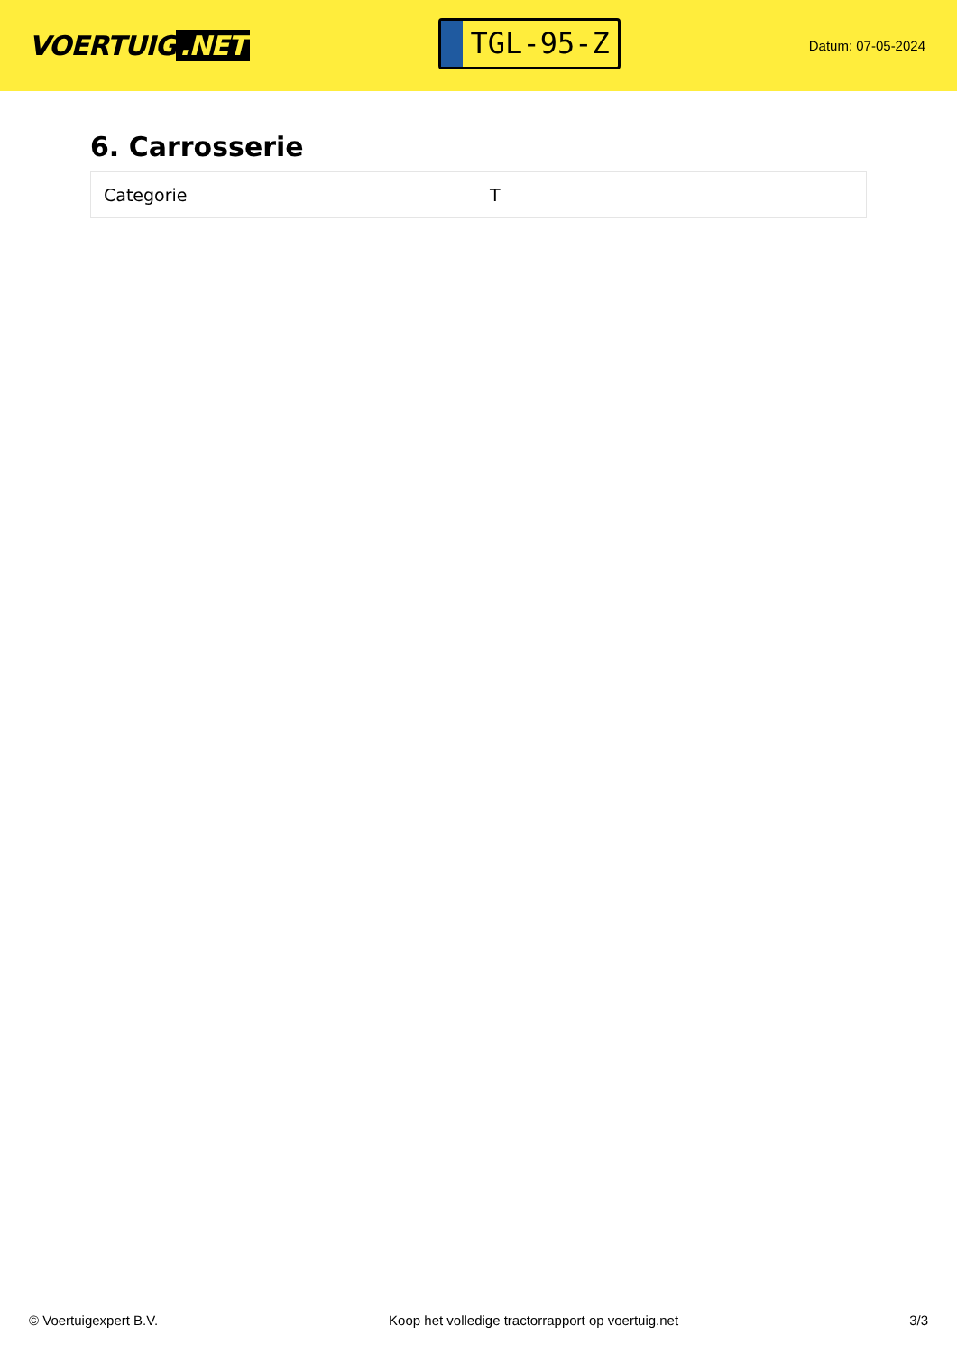VOERTUIG.NET
TGL-95-Z
Datum: 07-05-2024
6. Carrosserie
| Categorie | T |
© Voertuigexpert B.V. Koop het volledige tractorrapport op voertuig.net 3/3